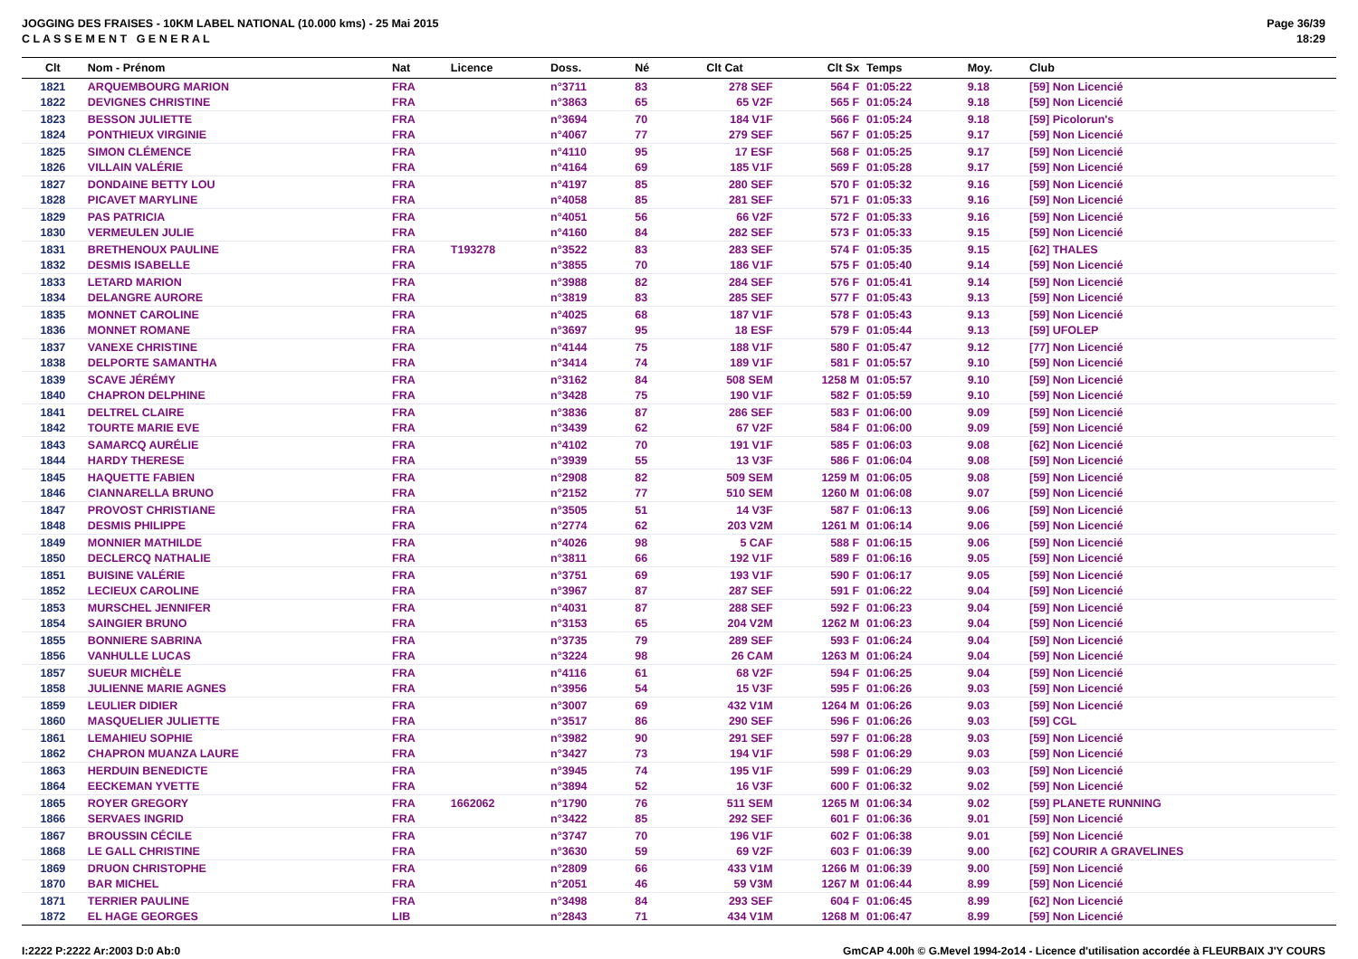JOGGING DES FRAISES - 10KM LABEL NATIONAL (10.000 kms) - 25 Mai 2015
C L A S S E M E N T G E N E R A L
Page 36/39
18:29
| Clt | Nom - Prénom | Nat | Licence | Doss. | Né | Clt Cat | Clt Sx | Temps | Moy. | Club |
| --- | --- | --- | --- | --- | --- | --- | --- | --- | --- | --- |
| 1821 | ARQUEMBOURG MARION | FRA | | n°3711 | 83 | 278 SEF | 564 F | 01:05:22 | 9.18 | [59] Non Licencié |
| 1822 | DEVIGNES CHRISTINE | FRA | | n°3863 | 65 | 65 V2F | 565 F | 01:05:24 | 9.18 | [59] Non Licencié |
| 1823 | BESSON JULIETTE | FRA | | n°3694 | 70 | 184 V1F | 566 F | 01:05:24 | 9.18 | [59] Picolorun's |
| 1824 | PONTHIEUX VIRGINIE | FRA | | n°4067 | 77 | 279 SEF | 567 F | 01:05:25 | 9.17 | [59] Non Licencié |
| 1825 | SIMON CLÉMENCE | FRA | | n°4110 | 95 | 17 ESF | 568 F | 01:05:25 | 9.17 | [59] Non Licencié |
| 1826 | VILLAIN VALÉRIE | FRA | | n°4164 | 69 | 185 V1F | 569 F | 01:05:28 | 9.17 | [59] Non Licencié |
| 1827 | DONDAINE BETTY LOU | FRA | | n°4197 | 85 | 280 SEF | 570 F | 01:05:32 | 9.16 | [59] Non Licencié |
| 1828 | PICAVET MARYLINE | FRA | | n°4058 | 85 | 281 SEF | 571 F | 01:05:33 | 9.16 | [59] Non Licencié |
| 1829 | PAS PATRICIA | FRA | | n°4051 | 56 | 66 V2F | 572 F | 01:05:33 | 9.16 | [59] Non Licencié |
| 1830 | VERMEULEN JULIE | FRA | | n°4160 | 84 | 282 SEF | 573 F | 01:05:33 | 9.15 | [59] Non Licencié |
| 1831 | BRETHENOUX PAULINE | FRA | T193278 | n°3522 | 83 | 283 SEF | 574 F | 01:05:35 | 9.15 | [62] THALES |
| 1832 | DESMIS ISABELLE | FRA | | n°3855 | 70 | 186 V1F | 575 F | 01:05:40 | 9.14 | [59] Non Licencié |
| 1833 | LETARD MARION | FRA | | n°3988 | 82 | 284 SEF | 576 F | 01:05:41 | 9.14 | [59] Non Licencié |
| 1834 | DELANGRE AURORE | FRA | | n°3819 | 83 | 285 SEF | 577 F | 01:05:43 | 9.13 | [59] Non Licencié |
| 1835 | MONNET CAROLINE | FRA | | n°4025 | 68 | 187 V1F | 578 F | 01:05:43 | 9.13 | [59] Non Licencié |
| 1836 | MONNET ROMANE | FRA | | n°3697 | 95 | 18 ESF | 579 F | 01:05:44 | 9.13 | [59] UFOLEP |
| 1837 | VANEXE CHRISTINE | FRA | | n°4144 | 75 | 188 V1F | 580 F | 01:05:47 | 9.12 | [77] Non Licencié |
| 1838 | DELPORTE SAMANTHA | FRA | | n°3414 | 74 | 189 V1F | 581 F | 01:05:57 | 9.10 | [59] Non Licencié |
| 1839 | SCAVE JÉRÉMY | FRA | | n°3162 | 84 | 508 SEM | 1258 M | 01:05:57 | 9.10 | [59] Non Licencié |
| 1840 | CHAPRON DELPHINE | FRA | | n°3428 | 75 | 190 V1F | 582 F | 01:05:59 | 9.10 | [59] Non Licencié |
| 1841 | DELTREL CLAIRE | FRA | | n°3836 | 87 | 286 SEF | 583 F | 01:06:00 | 9.09 | [59] Non Licencié |
| 1842 | TOURTE MARIE EVE | FRA | | n°3439 | 62 | 67 V2F | 584 F | 01:06:00 | 9.09 | [59] Non Licencié |
| 1843 | SAMARCQ AURÉLIE | FRA | | n°4102 | 70 | 191 V1F | 585 F | 01:06:03 | 9.08 | [62] Non Licencié |
| 1844 | HARDY THERESE | FRA | | n°3939 | 55 | 13 V3F | 586 F | 01:06:04 | 9.08 | [59] Non Licencié |
| 1845 | HAQUETTE FABIEN | FRA | | n°2908 | 82 | 509 SEM | 1259 M | 01:06:05 | 9.08 | [59] Non Licencié |
| 1846 | CIANNARELLA BRUNO | FRA | | n°2152 | 77 | 510 SEM | 1260 M | 01:06:08 | 9.07 | [59] Non Licencié |
| 1847 | PROVOST CHRISTIANE | FRA | | n°3505 | 51 | 14 V3F | 587 F | 01:06:13 | 9.06 | [59] Non Licencié |
| 1848 | DESMIS PHILIPPE | FRA | | n°2774 | 62 | 203 V2M | 1261 M | 01:06:14 | 9.06 | [59] Non Licencié |
| 1849 | MONNIER MATHILDE | FRA | | n°4026 | 98 | 5 CAF | 588 F | 01:06:15 | 9.06 | [59] Non Licencié |
| 1850 | DECLERCQ NATHALIE | FRA | | n°3811 | 66 | 192 V1F | 589 F | 01:06:16 | 9.05 | [59] Non Licencié |
| 1851 | BUISINE VALÉRIE | FRA | | n°3751 | 69 | 193 V1F | 590 F | 01:06:17 | 9.05 | [59] Non Licencié |
| 1852 | LECIEUX CAROLINE | FRA | | n°3967 | 87 | 287 SEF | 591 F | 01:06:22 | 9.04 | [59] Non Licencié |
| 1853 | MURSCHEL JENNIFER | FRA | | n°4031 | 87 | 288 SEF | 592 F | 01:06:23 | 9.04 | [59] Non Licencié |
| 1854 | SAINGIER BRUNO | FRA | | n°3153 | 65 | 204 V2M | 1262 M | 01:06:23 | 9.04 | [59] Non Licencié |
| 1855 | BONNIERE SABRINA | FRA | | n°3735 | 79 | 289 SEF | 593 F | 01:06:24 | 9.04 | [59] Non Licencié |
| 1856 | VANHULLE LUCAS | FRA | | n°3224 | 98 | 26 CAM | 1263 M | 01:06:24 | 9.04 | [59] Non Licencié |
| 1857 | SUEUR MICHÈLE | FRA | | n°4116 | 61 | 68 V2F | 594 F | 01:06:25 | 9.04 | [59] Non Licencié |
| 1858 | JULIENNE MARIE AGNES | FRA | | n°3956 | 54 | 15 V3F | 595 F | 01:06:26 | 9.03 | [59] Non Licencié |
| 1859 | LEULIER DIDIER | FRA | | n°3007 | 69 | 432 V1M | 1264 M | 01:06:26 | 9.03 | [59] Non Licencié |
| 1860 | MASQUELIER JULIETTE | FRA | | n°3517 | 86 | 290 SEF | 596 F | 01:06:26 | 9.03 | [59] CGL |
| 1861 | LEMAHIEU SOPHIE | FRA | | n°3982 | 90 | 291 SEF | 597 F | 01:06:28 | 9.03 | [59] Non Licencié |
| 1862 | CHAPRON MUANZA LAURE | FRA | | n°3427 | 73 | 194 V1F | 598 F | 01:06:29 | 9.03 | [59] Non Licencié |
| 1863 | HERDUIN BENEDICTE | FRA | | n°3945 | 74 | 195 V1F | 599 F | 01:06:29 | 9.03 | [59] Non Licencié |
| 1864 | EECKEMAN YVETTE | FRA | | n°3894 | 52 | 16 V3F | 600 F | 01:06:32 | 9.02 | [59] Non Licencié |
| 1865 | ROYER GREGORY | FRA | 1662062 | n°1790 | 76 | 511 SEM | 1265 M | 01:06:34 | 9.02 | [59] PLANETE RUNNING |
| 1866 | SERVAES INGRID | FRA | | n°3422 | 85 | 292 SEF | 601 F | 01:06:36 | 9.01 | [59] Non Licencié |
| 1867 | BROUSSIN CÉCILE | FRA | | n°3747 | 70 | 196 V1F | 602 F | 01:06:38 | 9.01 | [59] Non Licencié |
| 1868 | LE GALL CHRISTINE | FRA | | n°3630 | 59 | 69 V2F | 603 F | 01:06:39 | 9.00 | [62] COURIR A GRAVELINES |
| 1869 | DRUON CHRISTOPHE | FRA | | n°2809 | 66 | 433 V1M | 1266 M | 01:06:39 | 9.00 | [59] Non Licencié |
| 1870 | BAR MICHEL | FRA | | n°2051 | 46 | 59 V3M | 1267 M | 01:06:44 | 8.99 | [59] Non Licencié |
| 1871 | TERRIER PAULINE | FRA | | n°3498 | 84 | 293 SEF | 604 F | 01:06:45 | 8.99 | [62] Non Licencié |
| 1872 | EL HAGE GEORGES | LIB | | n°2843 | 71 | 434 V1M | 1268 M | 01:06:47 | 8.99 | [59] Non Licencié |
I:2222 P:2222 Ar:2003 D:0 Ab:0 GmCAP 4.00h © G.Mevel 1994-2o14 - Licence d'utilisation accordée à FLEURBAIX J'Y COURS